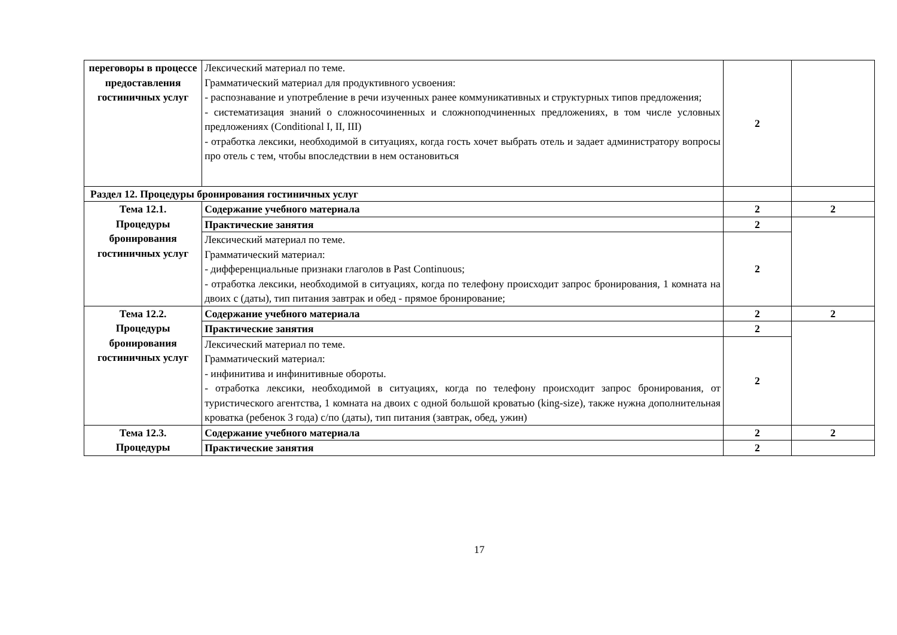| переговоры в процессе предоставления гостиничных услуг | Лексический материал по теме. Грамматический материал для продуктивного усвоения: - распознавание и употребление в речи изученных ранее коммуникативных и структурных типов предложения; - систематизация знаний о сложносочиненных и сложноподчиненных предложениях, в том числе условных предложениях (Conditional I, II, III) - отработка лексики, необходимой в ситуациях, когда гость хочет выбрать отель и задает администратору вопросы про отель с тем, чтобы впоследствии в нем остановиться | 2 | |
| Раздел 12. Процедуры бронирования гостиничных услуг | | | |
| Тема 12.1. Процедуры бронирования гостиничных услуг | Содержание учебного материала | 2 | 2 |
| | Практические занятия | 2 | |
| | Лексический материал по теме. Грамматический материал: - дифференциальные признаки глаголов в Past Continuous; - отработка лексики, необходимой в ситуациях, когда по телефону происходит запрос бронирования, 1 комната на двоих с (даты), тип питания завтрак и обед - прямое бронирование; | 2 | |
| Тема 12.2. Процедуры бронирования гостиничных услуг | Содержание учебного материала | 2 | 2 |
| | Практические занятия | 2 | |
| | Лексический материал по теме. Грамматический материал: - инфинитива и инфинитивные обороты. - отработка лексики, необходимой в ситуациях, когда по телефону происходит запрос бронирования, от туристического агентства, 1 комната на двоих с одной большой кроватью (king-size), также нужна дополнительная кроватка (ребенок 3 года) с/по (даты), тип питания (завтрак, обед, ужин) | 2 | |
| Тема 12.3. Процедуры | Содержание учебного материала | 2 | 2 |
| | Практические занятия | 2 | |
17